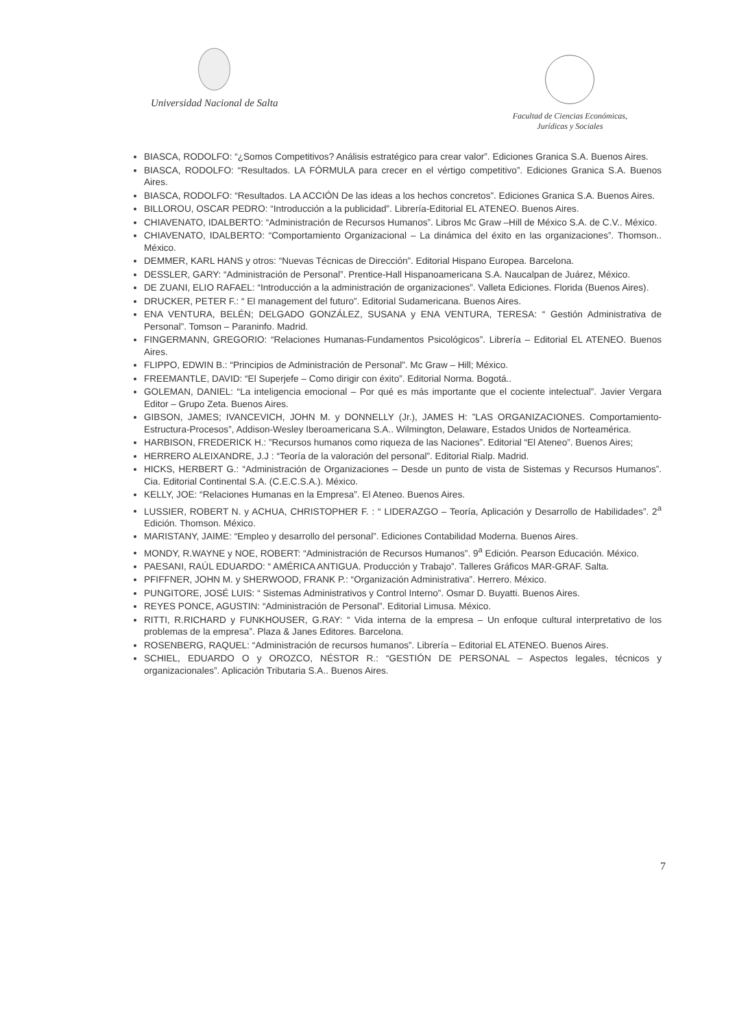Universidad Nacional de Salta
Facultad de Ciencias Económicas,
Jurídicas y Sociales
BIASCA, RODOLFO: “¿Somos Competitivos? Análisis estratégico para crear valor”. Ediciones Granica S.A. Buenos Aires.
BIASCA, RODOLFO: “Resultados. LA FÓRMULA para crecer en el vértigo competitivo”. Ediciones Granica S.A. Buenos Aires.
BIASCA, RODOLFO: “Resultados. LA ACCIÓN De las ideas a los hechos concretos”. Ediciones Granica S.A. Buenos Aires.
BILLOROU, OSCAR PEDRO: “Introducción a la publicidad”. Librería-Editorial EL ATENEO. Buenos Aires.
CHIAVENATO, IDALBERTO: “Administración de Recursos Humanos”. Libros Mc Graw –Hill de México S.A. de C.V.. México.
CHIAVENATO, IDALBERTO: “Comportamiento Organizacional – La dinámica del éxito en las organizaciones”. Thomson.. México.
DEMMER, KARL HANS y otros: “Nuevas Técnicas de Dirección”. Editorial Hispano Europea. Barcelona.
DESSLER, GARY: “Administración de Personal”. Prentice-Hall Hispanoamericana S.A. Naucalpan de Juárez, México.
DE ZUANI, ELIO RAFAEL: “Introducción a la administración de organizaciones”. Valleta Ediciones. Florida (Buenos Aires).
DRUCKER, PETER F.: “ El management del futuro”. Editorial Sudamericana. Buenos Aires.
ENA VENTURA, BELÉN; DELGADO GONZÁLEZ, SUSANA y ENA VENTURA, TERESA: “ Gestión Administrativa de Personal”. Tomson – Paraninfo. Madrid.
FINGERMANN, GREGORIO: “Relaciones Humanas-Fundamentos Psicológicos”. Librería – Editorial EL ATENEO. Buenos Aires.
FLIPPO, EDWIN B.: “Principios de Administración de Personal”. Mc Graw – Hill; México.
FREEMANTLE, DAVID: “El Superjefe – Como dirigir con éxito”. Editorial Norma. Bogotá..
GOLEMAN, DANIEL: “La inteligencia emocional – Por qué es más importante que el cociente intelectual”. Javier Vergara Editor – Grupo Zeta. Buenos Aires.
GIBSON, JAMES; IVANCEVICH, JOHN M. y DONNELLY (Jr.), JAMES H: ”LAS ORGANIZACIONES. Comportamiento-Estructura-Procesos”, Addison-Wesley Iberoamericana S.A.. Wilmington, Delaware, Estados Unidos de Norteamérica.
HARBISON, FREDERICK H.: ”Recursos humanos como riqueza de las Naciones”. Editorial “El Ateneo”. Buenos Aires;
HERRERO ALEIXANDRE, J.J : “Teoría de la valoración del personal”. Editorial Rialp. Madrid.
HICKS, HERBERT G.: “Administración de Organizaciones – Desde un punto de vista de Sistemas y Recursos Humanos”. Cia. Editorial Continental S.A. (C.E.C.S.A.). México.
KELLY, JOE: “Relaciones Humanas en la Empresa”. El Ateneo. Buenos Aires.
LUSSIER, ROBERT N. y ACHUA, CHRISTOPHER F. : “ LIDERAZGO – Teoría, Aplicación y Desarrollo de Habilidades”. 2<sup>a</sup> Edición. Thomson. México.
MARISTANY, JAIME: “Empleo y desarrollo del personal”. Ediciones Contabilidad Moderna. Buenos Aires.
MONDY, R.WAYNE y NOE, ROBERT: “Administración de Recursos Humanos”. 9<sup>a</sup> Edición. Pearson Educación. México.
PAESANI, RAÚL EDUARDO: “ AMÉRICA ANTIGUA. Producción y Trabajo”. Talleres Gráficos MAR-GRAF. Salta.
PFIFFNER, JOHN M. y SHERWOOD, FRANK P.: “Organización Administrativa”. Herrero. México.
PUNGITORE, JOSÉ LUIS: “ Sistemas Administrativos y Control Interno”. Osmar D. Buyatti. Buenos Aires.
REYES PONCE, AGUSTIN: “Administración de Personal”. Editorial Limusa. México.
RITTI, R.RICHARD y FUNKHOUSER, G.RAY: “ Vida interna de la empresa – Un enfoque cultural interpretativo de los problemas de la empresa”. Plaza & Janes Editores. Barcelona.
ROSENBERG, RAQUEL: “Administración de recursos humanos”. Librería – Editorial EL ATENEO. Buenos Aires.
SCHIEL, EDUARDO O y OROZCO, NÉSTOR R.: “GESTIÓN DE PERSONAL – Aspectos legales, técnicos y organizacionales”. Aplicación Tributaria S.A.. Buenos Aires.
7